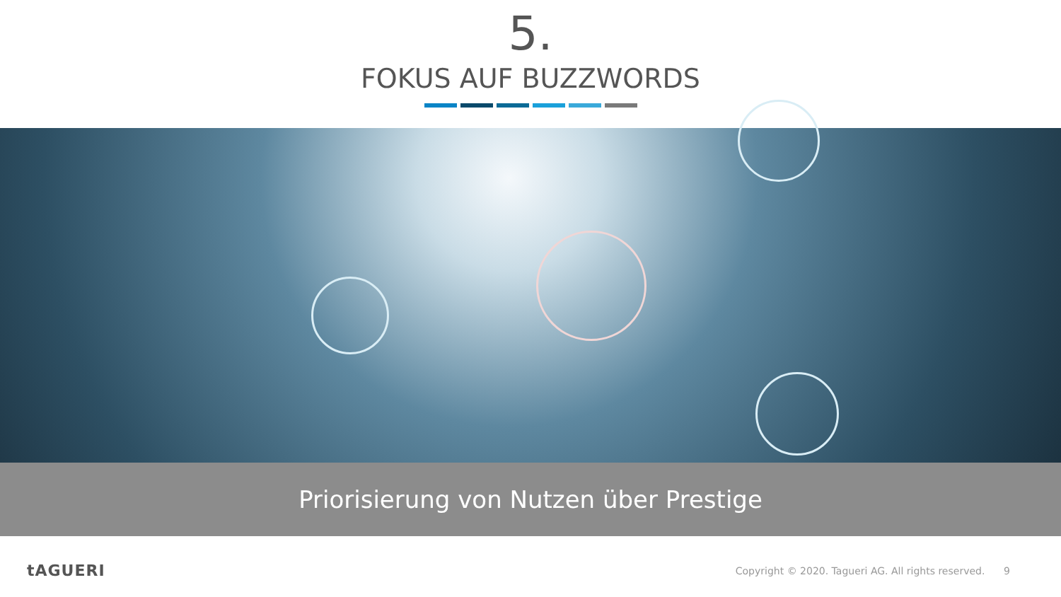5.
FOKUS AUF BUZZWORDS
Priorisierung von Nutzen über Prestige
tAGUERI Copyright © 2020. Tagueri AG. All rights reserved. 9